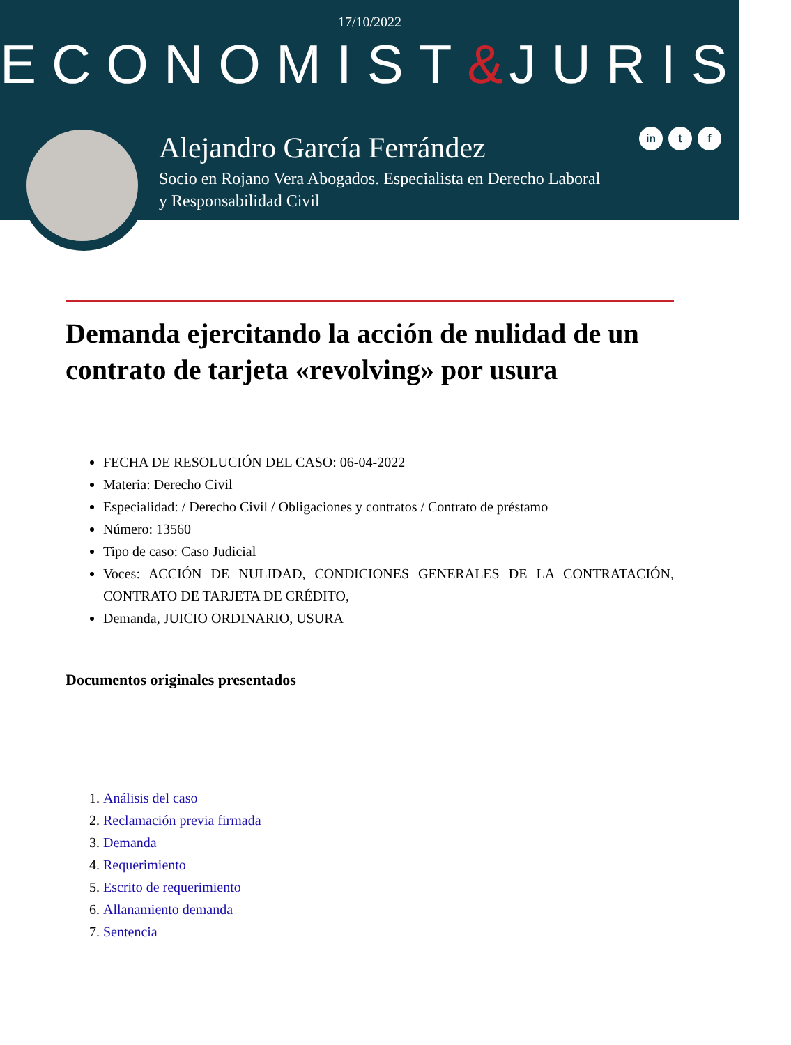17/10/2022
ECONOMIST&JURIST
Alejandro García Ferrández
Socio en Rojano Vera Abogados. Especialista en Derecho Laboral y Responsabilidad Civil
in t f
Demanda ejercitando la acción de nulidad de un contrato de tarjeta «revolving» por usura
FECHA DE RESOLUCIÓN DEL CASO: 06-04-2022
Materia: Derecho Civil
Especialidad: / Derecho Civil / Obligaciones y contratos / Contrato de préstamo
Número: 13560
Tipo de caso: Caso Judicial
Voces: ACCIÓN DE NULIDAD, CONDICIONES GENERALES DE LA CONTRATACIÓN, CONTRATO DE TARJETA DE CRÉDITO,
Demanda, JUICIO ORDINARIO, USURA
Documentos originales presentados
1. Análisis del caso
2. Reclamación previa firmada
3. Demanda
4. Requerimiento
5. Escrito de requerimiento
6. Allanamiento demanda
7. Sentencia